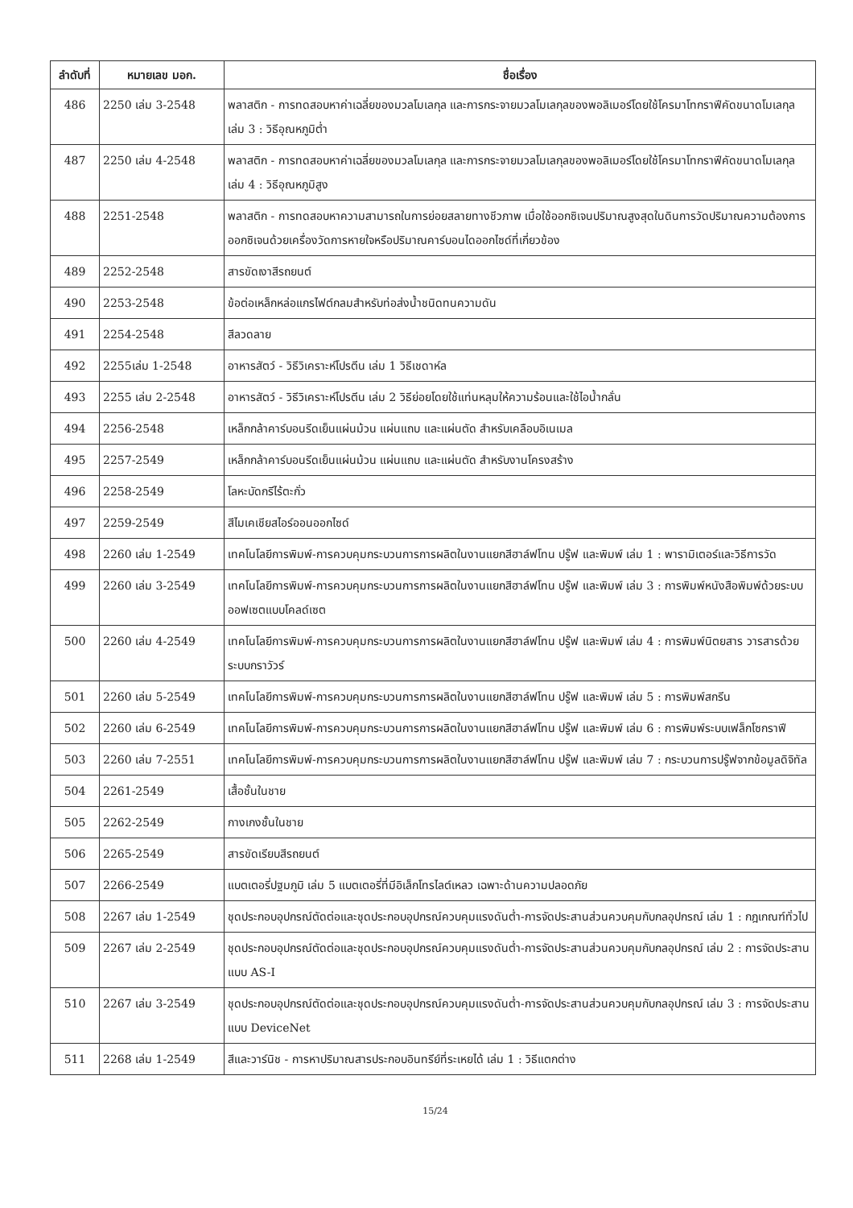| ลำดับที่ | หมายเลข มอก. | ชื่อเรื่อง |
| --- | --- | --- |
| 486 | 2250 เล่ม 3-2548 | พลาสติก - การทดสอบหาค่าเฉลี่ยของมวลโมเลกุล และการกระจายมวลโมเลกุลของพอลิเมอร์โดยใช้โครมาโทกราฟีคัดขนาดโมเลกุล เล่ม 3 : วิธีอุณหภูมิต่ำ |
| 487 | 2250 เล่ม 4-2548 | พลาสติก - การทดสอบหาค่าเฉลี่ยของมวลโมเลกุล และการกระจายมวลโมเลกุลของพอลิเมอร์โดยใช้โครมาโทกราฟีคัดขนาดโมเลกุล เล่ม 4 : วิธีอุณหภูมิสูง |
| 488 | 2251-2548 | พลาสติก - การทดสอบหาความสามารถในการย่อยสลายทางชีวภาพ เมื่อใช้ออกซิเจนปริมาณสูงสุดในดินการวัดปริมาณความต้องการออกซิเจนด้วยเครื่องวัดการหายใจหรือปริมาณคาร์บอนไดออกไซด์ที่เกี่ยวข้อง |
| 489 | 2252-2548 | สารขัดเงาสีรถยนต์ |
| 490 | 2253-2548 | ข้อต่อเหล็กหล่อแกรไฟต์กลมสำหรับท่อส่งน้ำชนิดทนความดัน |
| 491 | 2254-2548 | สีลวดลาย |
| 492 | 2255เล่ม 1-2548 | อาหารสัตว์ - วิธีวิเคราะห์โปรตีน เล่ม 1 วิธีเชดาห์ล |
| 493 | 2255 เล่ม 2-2548 | อาหารสัตว์ - วิธีวิเคราะห์โปรตีน เล่ม 2 วิธีย่อยโดยใช้แท่นหลุมให้ความร้อนและใช้ไอน้ำกลั่น |
| 494 | 2256-2548 | เหล็กกล้าคาร์บอนรีดเย็นแผ่นม้วน แผ่นแถบ และแผ่นตัด สำหรับเคลือบอิเนเมล |
| 495 | 2257-2549 | เหล็กกล้าคาร์บอนรีดเย็นแผ่นม้วน แผ่นแถบ และแผ่นตัด สำหรับงานโครงสร้าง |
| 496 | 2258-2549 | โลหะบัดกรีไร้ตะกั่ว |
| 497 | 2259-2549 | สีไมเคเชียสไอร์ออนออกไซด์ |
| 498 | 2260 เล่ม 1-2549 | เทคโนโลยีการพิมพ์-การควบคุมกระบวนการการผลิตในงานแยกสีฮาล์ฟโทน ปรู๊ฟ และพิมพ์ เล่ม 1 : พารามิเตอร์และวิธีการวัด |
| 499 | 2260 เล่ม 3-2549 | เทคโนโลยีการพิมพ์-การควบคุมกระบวนการการผลิตในงานแยกสีฮาล์ฟโทน ปรู๊ฟ และพิมพ์ เล่ม 3 : การพิมพ์หนังสือพิมพ์ด้วยระบบออฟเซตแบบโคลด์เซต |
| 500 | 2260 เล่ม 4-2549 | เทคโนโลยีการพิมพ์-การควบคุมกระบวนการการผลิตในงานแยกสีฮาล์ฟโทน ปรู๊ฟ และพิมพ์ เล่ม 4 : การพิมพ์นิตยสาร วารสารด้วยระบบกราวัวร์ |
| 501 | 2260 เล่ม 5-2549 | เทคโนโลยีการพิมพ์-การควบคุมกระบวนการการผลิตในงานแยกสีฮาล์ฟโทน ปรู๊ฟ และพิมพ์ เล่ม 5 : การพิมพ์สกรีน |
| 502 | 2260 เล่ม 6-2549 | เทคโนโลยีการพิมพ์-การควบคุมกระบวนการการผลิตในงานแยกสีฮาล์ฟโทน ปรู๊ฟ และพิมพ์ เล่ม 6 : การพิมพ์ระบบเฟล็กโซกราฟี |
| 503 | 2260 เล่ม 7-2551 | เทคโนโลยีการพิมพ์-การควบคุมกระบวนการการผลิตในงานแยกสีฮาล์ฟโทน ปรู๊ฟ และพิมพ์ เล่ม 7 : กระบวนการปรู๊ฟจากข้อมูลดิจิทัล |
| 504 | 2261-2549 | เสื้อชั้นในชาย |
| 505 | 2262-2549 | กางเกงชั้นในชาย |
| 506 | 2265-2549 | สารขัดเรียบสีรถยนต์ |
| 507 | 2266-2549 | แบตเตอรี่ปฐมภูมิ เล่ม 5 แบตเตอรี่ที่มีอิเล็กโทรไลต์เหลว เฉพาะด้านความปลอดภัย |
| 508 | 2267 เล่ม 1-2549 | ชุดประกอบอุปกรณ์ตัดต่อและชุดประกอบอุปกรณ์ควบคุมแรงดันต่ำ-การจัดประสานส่วนควบคุมกับกลอุปกรณ์ เล่ม 1 : กฎเกณฑ์ทั่วไป |
| 509 | 2267 เล่ม 2-2549 | ชุดประกอบอุปกรณ์ตัดต่อและชุดประกอบอุปกรณ์ควบคุมแรงดันต่ำ-การจัดประสานส่วนควบคุมกับกลอุปกรณ์ เล่ม 2 : การจัดประสานแบบ AS-I |
| 510 | 2267 เล่ม 3-2549 | ชุดประกอบอุปกรณ์ตัดต่อและชุดประกอบอุปกรณ์ควบคุมแรงดันต่ำ-การจัดประสานส่วนควบคุมกับกลอุปกรณ์ เล่ม 3 : การจัดประสานแบบ DeviceNet |
| 511 | 2268 เล่ม 1-2549 | สีและวาร์นิช - การหาปริมาณสารประกอบอินทรีย์ที่ระเหยได้ เล่ม 1 : วิธีแตกต่าง |
15/24